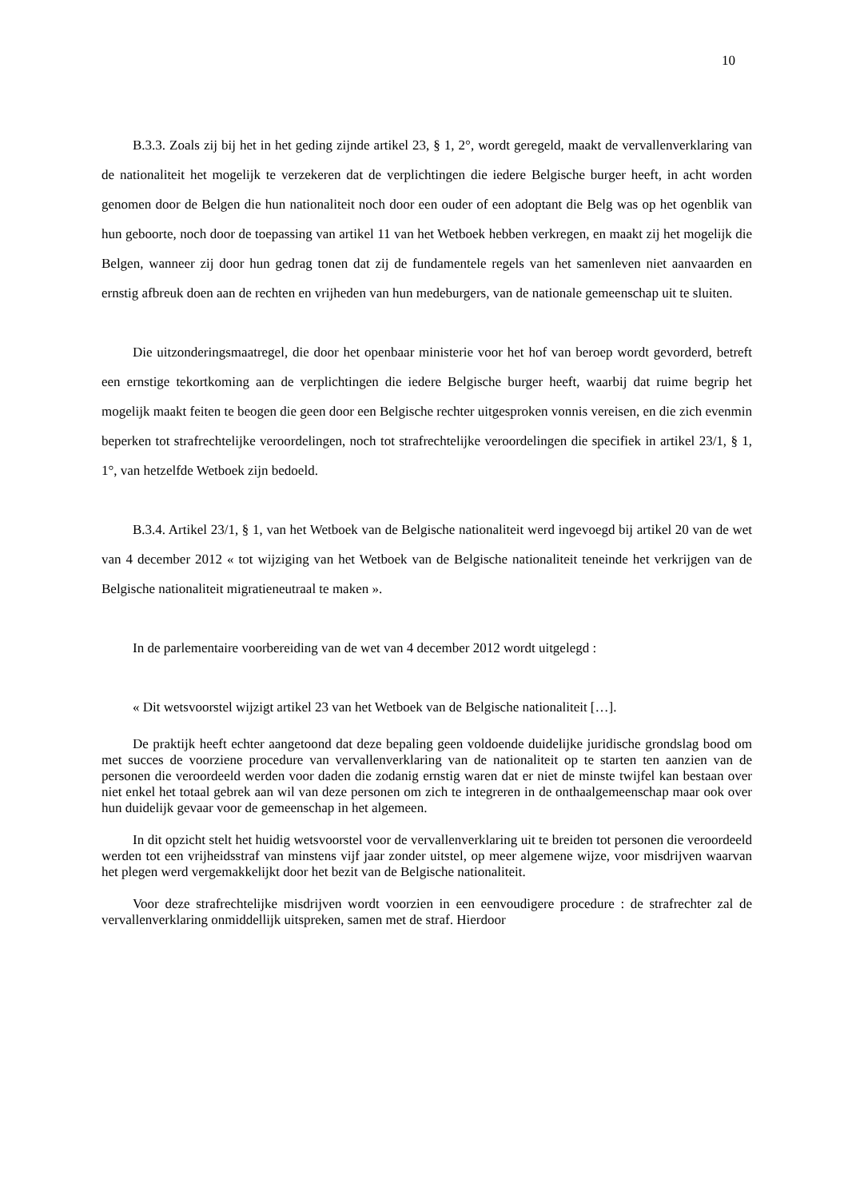10
B.3.3. Zoals zij bij het in het geding zijnde artikel 23, § 1, 2°, wordt geregeld, maakt de vervallenverklaring van de nationaliteit het mogelijk te verzekeren dat de verplichtingen die iedere Belgische burger heeft, in acht worden genomen door de Belgen die hun nationaliteit noch door een ouder of een adoptant die Belg was op het ogenblik van hun geboorte, noch door de toepassing van artikel 11 van het Wetboek hebben verkregen, en maakt zij het mogelijk die Belgen, wanneer zij door hun gedrag tonen dat zij de fundamentele regels van het samenleven niet aanvaarden en ernstig afbreuk doen aan de rechten en vrijheden van hun medeburgers, van de nationale gemeenschap uit te sluiten.
Die uitzonderingsmaatregel, die door het openbaar ministerie voor het hof van beroep wordt gevorderd, betreft een ernstige tekortkoming aan de verplichtingen die iedere Belgische burger heeft, waarbij dat ruime begrip het mogelijk maakt feiten te beogen die geen door een Belgische rechter uitgesproken vonnis vereisen, en die zich evenmin beperken tot strafrechtelijke veroordelingen, noch tot strafrechtelijke veroordelingen die specifiek in artikel 23/1, § 1, 1°, van hetzelfde Wetboek zijn bedoeld.
B.3.4. Artikel 23/1, § 1, van het Wetboek van de Belgische nationaliteit werd ingevoegd bij artikel 20 van de wet van 4 december 2012 « tot wijziging van het Wetboek van de Belgische nationaliteit teneinde het verkrijgen van de Belgische nationaliteit migratieneutraal te maken ».
In de parlementaire voorbereiding van de wet van 4 december 2012 wordt uitgelegd :
« Dit wetsvoorstel wijzigt artikel 23 van het Wetboek van de Belgische nationaliteit […].
De praktijk heeft echter aangetoond dat deze bepaling geen voldoende duidelijke juridische grondslag bood om met succes de voorziene procedure van vervallenverklaring van de nationaliteit op te starten ten aanzien van de personen die veroordeeld werden voor daden die zodanig ernstig waren dat er niet de minste twijfel kan bestaan over niet enkel het totaal gebrek aan wil van deze personen om zich te integreren in de onthaalgemeenschap maar ook over hun duidelijk gevaar voor de gemeenschap in het algemeen.
In dit opzicht stelt het huidig wetsvoorstel voor de vervallenverklaring uit te breiden tot personen die veroordeeld werden tot een vrijheidsstraf van minstens vijf jaar zonder uitstel, op meer algemene wijze, voor misdrijven waarvan het plegen werd vergemakkelijkt door het bezit van de Belgische nationaliteit.
Voor deze strafrechtelijke misdrijven wordt voorzien in een eenvoudigere procedure : de strafrechter zal de vervallenverklaring onmiddellijk uitspreken, samen met de straf. Hierdoor